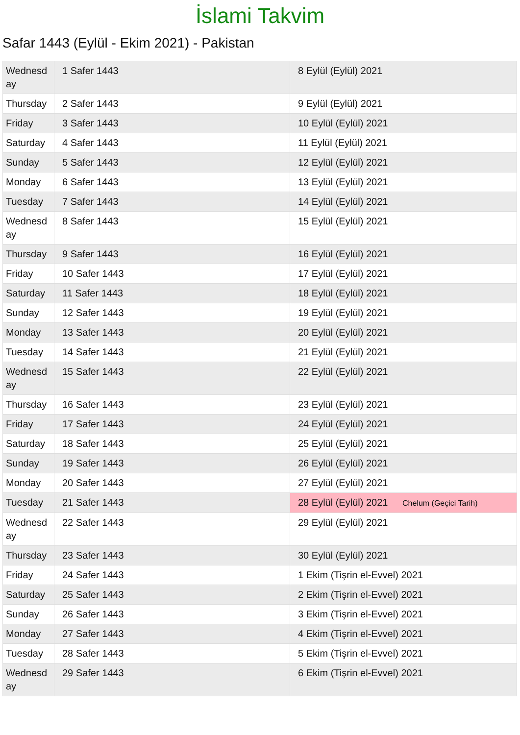İslami Takvim
Safar 1443 (Eylül - Ekim 2021) - Pakistan
| Wednesd ay | 1 Safer 1443 | 8 Eylül (Eylül) 2021 |
| Thursday | 2 Safer 1443 | 9 Eylül (Eylül) 2021 |
| Friday | 3 Safer 1443 | 10 Eylül (Eylül) 2021 |
| Saturday | 4 Safer 1443 | 11 Eylül (Eylül) 2021 |
| Sunday | 5 Safer 1443 | 12 Eylül (Eylül) 2021 |
| Monday | 6 Safer 1443 | 13 Eylül (Eylül) 2021 |
| Tuesday | 7 Safer 1443 | 14 Eylül (Eylül) 2021 |
| Wednesd ay | 8 Safer 1443 | 15 Eylül (Eylül) 2021 |
| Thursday | 9 Safer 1443 | 16 Eylül (Eylül) 2021 |
| Friday | 10 Safer 1443 | 17 Eylül (Eylül) 2021 |
| Saturday | 11 Safer 1443 | 18 Eylül (Eylül) 2021 |
| Sunday | 12 Safer 1443 | 19 Eylül (Eylül) 2021 |
| Monday | 13 Safer 1443 | 20 Eylül (Eylül) 2021 |
| Tuesday | 14 Safer 1443 | 21 Eylül (Eylül) 2021 |
| Wednesd ay | 15 Safer 1443 | 22 Eylül (Eylül) 2021 |
| Thursday | 16 Safer 1443 | 23 Eylül (Eylül) 2021 |
| Friday | 17 Safer 1443 | 24 Eylül (Eylül) 2021 |
| Saturday | 18 Safer 1443 | 25 Eylül (Eylül) 2021 |
| Sunday | 19 Safer 1443 | 26 Eylül (Eylül) 2021 |
| Monday | 20 Safer 1443 | 27 Eylül (Eylül) 2021 |
| Tuesday | 21 Safer 1443 | 28 Eylül (Eylül) 2021 Chelum (Geçici Tarih) |
| Wednesd ay | 22 Safer 1443 | 29 Eylül (Eylül) 2021 |
| Thursday | 23 Safer 1443 | 30 Eylül (Eylül) 2021 |
| Friday | 24 Safer 1443 | 1 Ekim (Tişrin el-Evvel) 2021 |
| Saturday | 25 Safer 1443 | 2 Ekim (Tişrin el-Evvel) 2021 |
| Sunday | 26 Safer 1443 | 3 Ekim (Tişrin el-Evvel) 2021 |
| Monday | 27 Safer 1443 | 4 Ekim (Tişrin el-Evvel) 2021 |
| Tuesday | 28 Safer 1443 | 5 Ekim (Tişrin el-Evvel) 2021 |
| Wednesd ay | 29 Safer 1443 | 6 Ekim (Tişrin el-Evvel) 2021 |